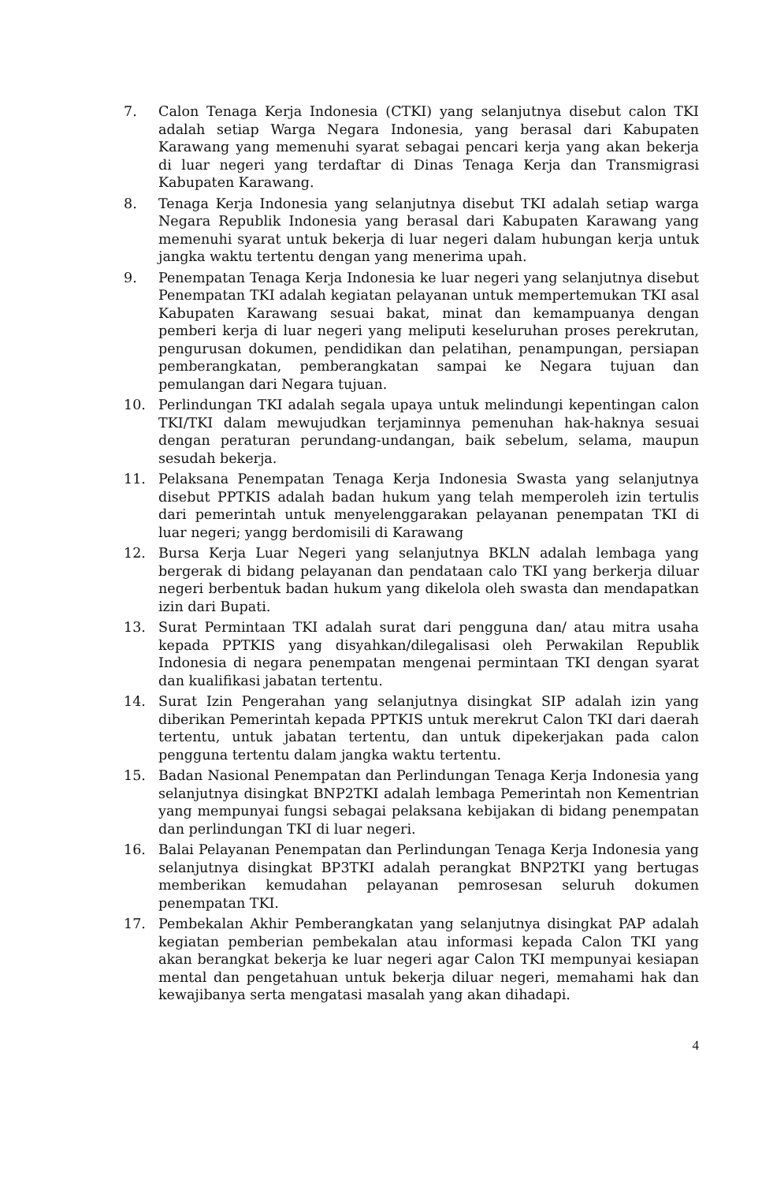7. Calon Tenaga Kerja Indonesia (CTKI) yang selanjutnya disebut calon TKI adalah setiap Warga Negara Indonesia, yang berasal dari Kabupaten Karawang yang memenuhi syarat sebagai pencari kerja yang akan bekerja di luar negeri yang terdaftar di Dinas Tenaga Kerja dan Transmigrasi Kabupaten Karawang.
8. Tenaga Kerja Indonesia yang selanjutnya disebut TKI adalah setiap warga Negara Republik Indonesia yang berasal dari Kabupaten Karawang yang memenuhi syarat untuk bekerja di luar negeri dalam hubungan kerja untuk jangka waktu tertentu dengan yang menerima upah.
9. Penempatan Tenaga Kerja Indonesia ke luar negeri yang selanjutnya disebut Penempatan TKI adalah kegiatan pelayanan untuk mempertemukan TKI asal Kabupaten Karawang sesuai bakat, minat dan kemampuanya dengan pemberi kerja di luar negeri yang meliputi keseluruhan proses perekrutan, pengurusan dokumen, pendidikan dan pelatihan, penampungan, persiapan pemberangkatan, pemberangkatan sampai ke Negara tujuan dan pemulangan dari Negara tujuan.
10. Perlindungan TKI adalah segala upaya untuk melindungi kepentingan calon TKI/TKI dalam mewujudkan terjaminnya pemenuhan hak-haknya sesuai dengan peraturan perundang-undangan, baik sebelum, selama, maupun sesudah bekerja.
11. Pelaksana Penempatan Tenaga Kerja Indonesia Swasta yang selanjutnya disebut PPTKIS adalah badan hukum yang telah memperoleh izin tertulis dari pemerintah untuk menyelenggarakan pelayanan penempatan TKI di luar negeri; yangg berdomisili di Karawang
12. Bursa Kerja Luar Negeri yang selanjutnya BKLN adalah lembaga yang bergerak di bidang pelayanan dan pendataan calo TKI yang berkerja diluar negeri berbentuk badan hukum yang dikelola oleh swasta dan mendapatkan izin dari Bupati.
13. Surat Permintaan TKI adalah surat dari pengguna dan/ atau mitra usaha kepada PPTKIS yang disyahkan/dilegalisasi oleh Perwakilan Republik Indonesia di negara penempatan mengenai permintaan TKI dengan syarat dan kualifikasi jabatan tertentu.
14. Surat Izin Pengerahan yang selanjutnya disingkat SIP adalah izin yang diberikan Pemerintah kepada PPTKIS untuk merekrut Calon TKI dari daerah tertentu, untuk jabatan tertentu, dan untuk dipekerjakan pada calon pengguna tertentu dalam jangka waktu tertentu.
15. Badan Nasional Penempatan dan Perlindungan Tenaga Kerja Indonesia yang selanjutnya disingkat BNP2TKI adalah lembaga Pemerintah non Kementrian yang mempunyai fungsi sebagai pelaksana kebijakan di bidang penempatan dan perlindungan TKI di luar negeri.
16. Balai Pelayanan Penempatan dan Perlindungan Tenaga Kerja Indonesia yang selanjutnya disingkat BP3TKI adalah perangkat BNP2TKI yang bertugas memberikan kemudahan pelayanan pemrosesan seluruh dokumen penempatan TKI.
17. Pembekalan Akhir Pemberangkatan yang selanjutnya disingkat PAP adalah kegiatan pemberian pembekalan atau informasi kepada Calon TKI yang akan berangkat bekerja ke luar negeri agar Calon TKI mempunyai kesiapan mental dan pengetahuan untuk bekerja diluar negeri, memahami hak dan kewajibanya serta mengatasi masalah yang akan dihadapi.
4